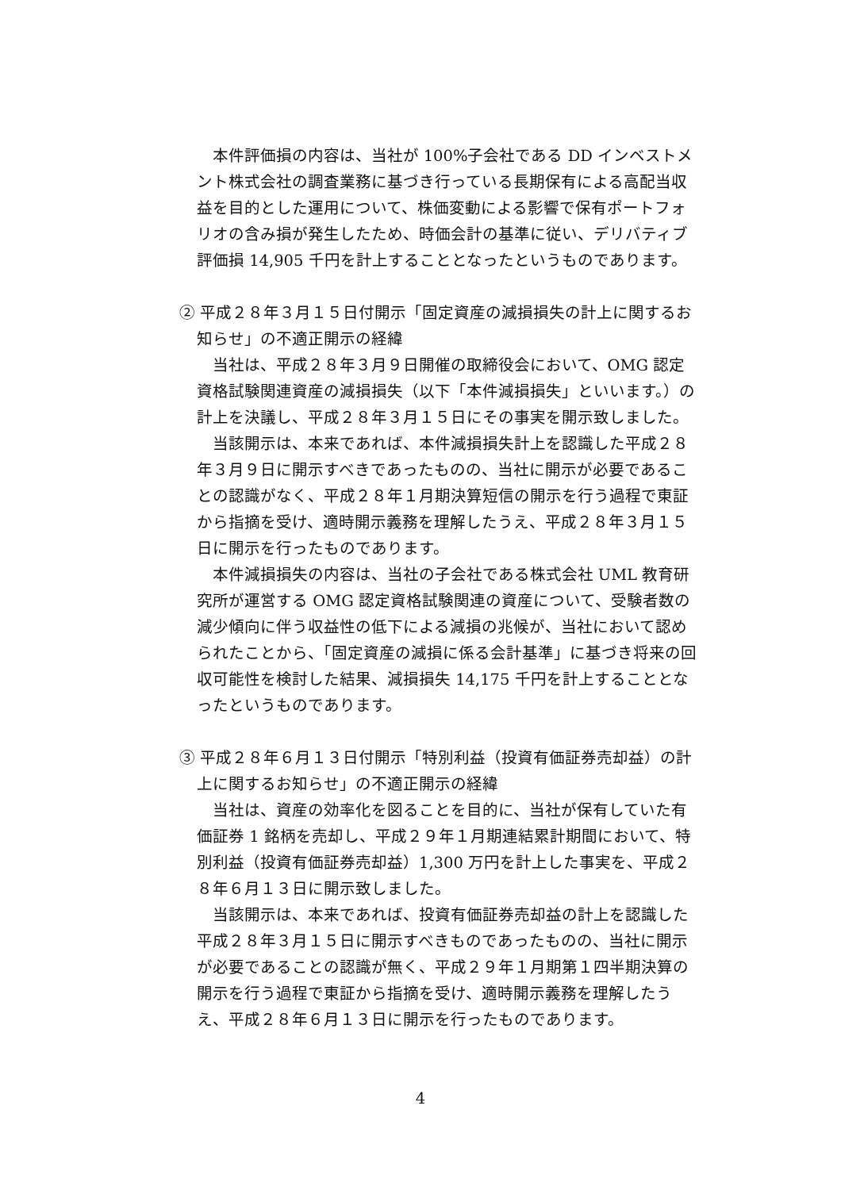本件評価損の内容は、当社が 100%子会社である DD インベストメント株式会社の調査業務に基づき行っている長期保有による高配当収益を目的とした運用について、株価変動による影響で保有ポートフォリオの含み損が発生したため、時価会計の基準に従い、デリバティブ評価損 14,905 千円を計上することとなったというものであります。
② 平成２８年３月１５日付開示「固定資産の減損損失の計上に関するお知らせ」の不適正開示の経緯
当社は、平成２８年３月９日開催の取締役会において、OMG 認定資格試験関連資産の減損損失（以下「本件減損損失」といいます。）の計上を決議し、平成２８年３月１５日にその事実を開示致しました。
当該開示は、本来であれば、本件減損損失計上を認識した平成２８年３月９日に開示すべきであったものの、当社に開示が必要であることの認識がなく、平成２８年１月期決算短信の開示を行う過程で東証から指摘を受け、適時開示義務を理解したうえ、平成２８年３月１５日に開示を行ったものであります。
本件減損損失の内容は、当社の子会社である株式会社 UML 教育研究所が運営する OMG 認定資格試験関連の資産について、受験者数の減少傾向に伴う収益性の低下による減損の兆候が、当社において認められたことから、「固定資産の減損に係る会計基準」に基づき将来の回収可能性を検討した結果、減損損失 14,175 千円を計上することとなったというものであります。
③ 平成２８年６月１３日付開示「特別利益（投資有価証券売却益）の計上に関するお知らせ」の不適正開示の経緯
当社は、資産の効率化を図ることを目的に、当社が保有していた有価証券 1 銘柄を売却し、平成２９年１月期連結累計期間において、特別利益（投資有価証券売却益）1,300 万円を計上した事実を、平成２８年６月１３日に開示致しました。
当該開示は、本来であれば、投資有価証券売却益の計上を認識した平成２８年３月１５日に開示すべきものであったものの、当社に開示が必要であることの認識が無く、平成２９年１月期第１四半期決算の開示を行う過程で東証から指摘を受け、適時開示義務を理解したうえ、平成２８年６月１３日に開示を行ったものであります。
4